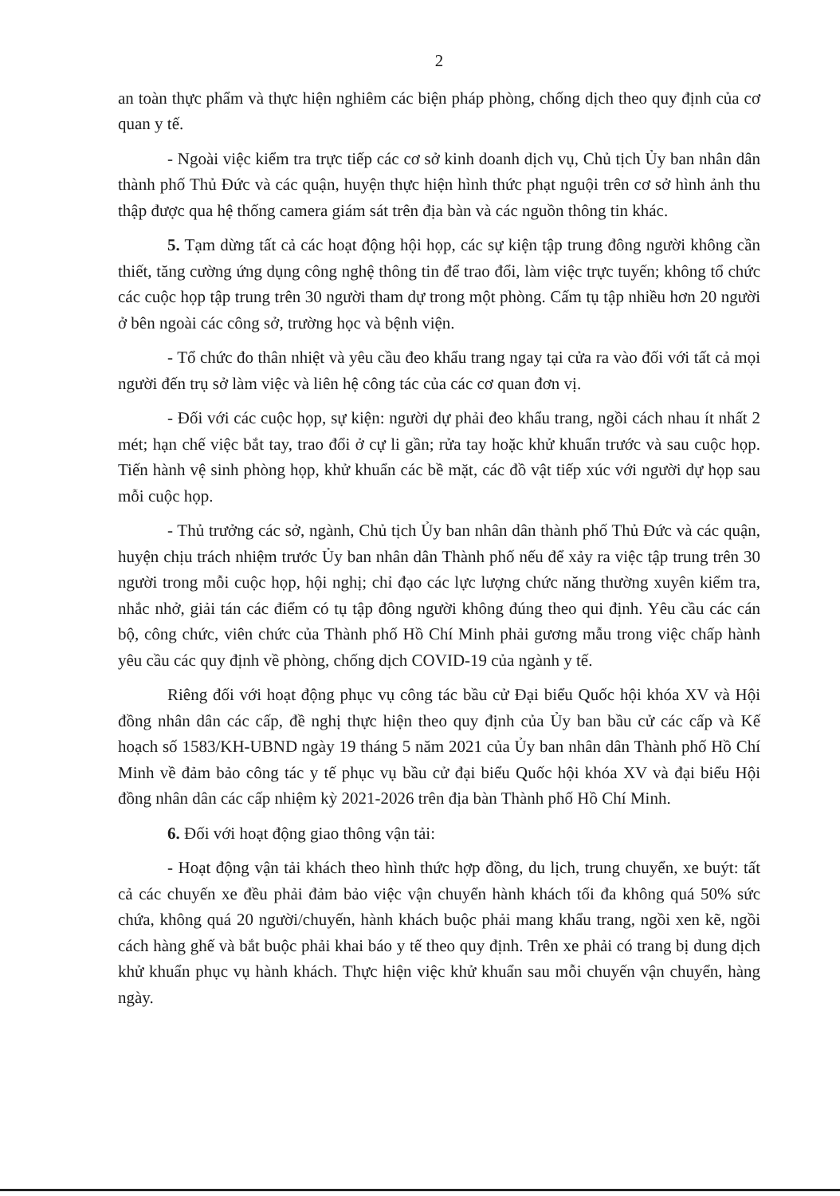2
an toàn thực phẩm và thực hiện nghiêm các biện pháp phòng, chống dịch theo quy định của cơ quan y tế.
- Ngoài việc kiểm tra trực tiếp các cơ sở kinh doanh dịch vụ, Chủ tịch Ủy ban nhân dân thành phố Thủ Đức và các quận, huyện thực hiện hình thức phạt nguội trên cơ sở hình ảnh thu thập được qua hệ thống camera giám sát trên địa bàn và các nguồn thông tin khác.
5. Tạm dừng tất cả các hoạt động hội họp, các sự kiện tập trung đông người không cần thiết, tăng cường ứng dụng công nghệ thông tin để trao đổi, làm việc trực tuyến; không tổ chức các cuộc họp tập trung trên 30 người tham dự trong một phòng. Cấm tụ tập nhiều hơn 20 người ở bên ngoài các công sở, trường học và bệnh viện.
- Tổ chức đo thân nhiệt và yêu cầu đeo khẩu trang ngay tại cửa ra vào đối với tất cả mọi người đến trụ sở làm việc và liên hệ công tác của các cơ quan đơn vị.
- Đối với các cuộc họp, sự kiện: người dự phải đeo khẩu trang, ngồi cách nhau ít nhất 2 mét; hạn chế việc bắt tay, trao đổi ở cự li gần; rửa tay hoặc khử khuẩn trước và sau cuộc họp. Tiến hành vệ sinh phòng họp, khử khuẩn các bề mặt, các đồ vật tiếp xúc với người dự họp sau mỗi cuộc họp.
- Thủ trưởng các sở, ngành, Chủ tịch Ủy ban nhân dân thành phố Thủ Đức và các quận, huyện chịu trách nhiệm trước Ủy ban nhân dân Thành phố nếu để xảy ra việc tập trung trên 30 người trong mỗi cuộc họp, hội nghị; chỉ đạo các lực lượng chức năng thường xuyên kiểm tra, nhắc nhở, giải tán các điểm có tụ tập đông người không đúng theo qui định. Yêu cầu các cán bộ, công chức, viên chức của Thành phố Hồ Chí Minh phải gương mẫu trong việc chấp hành yêu cầu các quy định về phòng, chống dịch COVID-19 của ngành y tế.
Riêng đối với hoạt động phục vụ công tác bầu cử Đại biểu Quốc hội khóa XV và Hội đồng nhân dân các cấp, đề nghị thực hiện theo quy định của Ủy ban bầu cử các cấp và Kế hoạch số 1583/KH-UBND ngày 19 tháng 5 năm 2021 của Ủy ban nhân dân Thành phố Hồ Chí Minh về đảm bảo công tác y tế phục vụ bầu cử đại biểu Quốc hội khóa XV và đại biểu Hội đồng nhân dân các cấp nhiệm kỳ 2021-2026 trên địa bàn Thành phố Hồ Chí Minh.
6. Đối với hoạt động giao thông vận tải:
- Hoạt động vận tải khách theo hình thức hợp đồng, du lịch, trung chuyển, xe buýt: tất cả các chuyến xe đều phải đảm bảo việc vận chuyển hành khách tối đa không quá 50% sức chứa, không quá 20 người/chuyến, hành khách buộc phải mang khẩu trang, ngồi xen kẽ, ngồi cách hàng ghế và bắt buộc phải khai báo y tế theo quy định. Trên xe phải có trang bị dung dịch khử khuẩn phục vụ hành khách. Thực hiện việc khử khuẩn sau mỗi chuyến vận chuyển, hàng ngày.